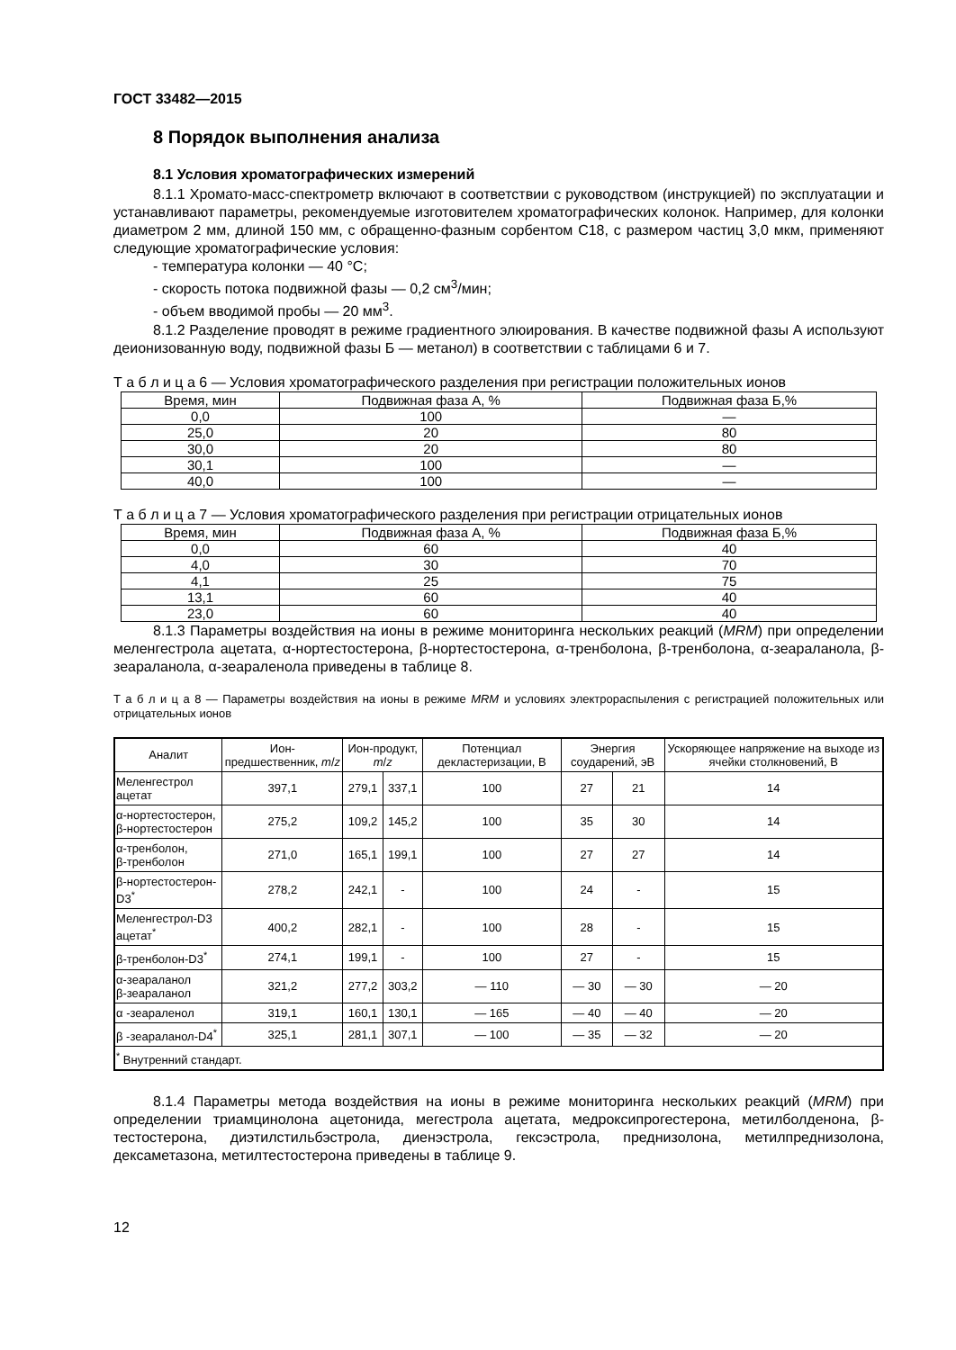ГОСТ 33482—2015
8 Порядок выполнения анализа
8.1 Условия хроматографических измерений
8.1.1 Хромато-масс-спектрометр включают в соответствии с руководством (инструкцией) по эксплуатации и устанавливают параметры, рекомендуемые изготовителем хроматографических колонок. Например, для колонки диаметром 2 мм, длиной 150 мм, с обращенно-фазным сорбентом С18, с размером частиц 3,0 мкм, применяют следующие хроматографические условия:
- температура колонки — 40 °С;
- скорость потока подвижной фазы — 0,2 см<sup>3</sup>/мин;
- объем вводимой пробы — 20 мм<sup>3</sup>.
8.1.2 Разделение проводят в режиме градиентного элюирования. В качестве подвижной фазы А используют деионизованную воду, подвижной фазы Б — метанол) в соответствии с таблицами 6 и 7.
Т а б л и ц а 6 — Условия хроматографического разделения при регистрации положительных ионов
| Время, мин | Подвижная фаза А, % | Подвижная фаза Б,% |
| --- | --- | --- |
| 0,0 | 100 | — |
| 25,0 | 20 | 80 |
| 30,0 | 20 | 80 |
| 30,1 | 100 | — |
| 40,0 | 100 | — |
Т а б л и ц а 7 — Условия хроматографического разделения при регистрации отрицательных ионов
| Время, мин | Подвижная фаза А, % | Подвижная фаза Б,% |
| --- | --- | --- |
| 0,0 | 60 | 40 |
| 4,0 | 30 | 70 |
| 4,1 | 25 | 75 |
| 13,1 | 60 | 40 |
| 23,0 | 60 | 40 |
8.1.3 Параметры воздействия на ионы в режиме мониторинга нескольких реакций (MRM) при определении меленгестрола ацетата, α-нортестостерона, β-нортестостерона, α-тренболона, β-тренболона, α-зеараланола, β-зеараланола, α-зеараленола приведены в таблице 8.
Т а б л и ц а 8 — Параметры воздействия на ионы в режиме MRM и условиях электрораспыления с регистрацией положительных или отрицательных ионов
| Аналит | Ион-предшественник, m / z | Ион-продукт, m / z | | Потенциал декластеризации, В | Энергия соударений, эВ | | Ускоряющее напряжение на выходе из ячейки столкновений, В |
| --- | --- | --- | --- | --- | --- | --- | --- |
| Меленгестрол ацетат | 397,1 | 279,1 | 337,1 | 100 | 27 | 21 | 14 |
| α-нортестостерон, β-нортестостерон | 275,2 | 109,2 | 145,2 | 100 | 35 | 30 | 14 |
| α-тренболон, β-тренболон | 271,0 | 165,1 | 199,1 | 100 | 27 | 27 | 14 |
| β-нортестостерон-D3<sup>*</sup> | 278,2 | 242,1 | - | 100 | 24 | - | 15 |
| Меленгестрол-D3 ацетат<sup>*</sup> | 400,2 | 282,1 | - | 100 | 28 | - | 15 |
| β-тренболон-D3<sup>*</sup> | 274,1 | 199,1 | - | 100 | 27 | - | 15 |
| α-зеараланол β-зеараланол | 321,2 | 277,2 | 303,2 | — 110 | — 30 | — 30 | — 20 |
| α -зеараленол | 319,1 | 160,1 | 130,1 | — 165 | — 40 | — 40 | — 20 |
| β -зеараланол-D4<sup>*</sup> | 325,1 | 281,1 | 307,1 | — 100 | — 35 | — 32 | — 20 |
| <sup>*</sup> Внутренний стандарт. | | | | | | | |
8.1.4 Параметры метода воздействия на ионы в режиме мониторинга нескольких реакций (MRM) при определении триамцинолона ацетонида, мегестрола ацетата, медроксипрогестерона, метилболденона, β-тестостерона, диэтилстильбэстрола, диенэстрола, гексэстрола, преднизолона, метилпреднизолона, дексаметазона, метилтестостерона приведены в таблице 9.
12